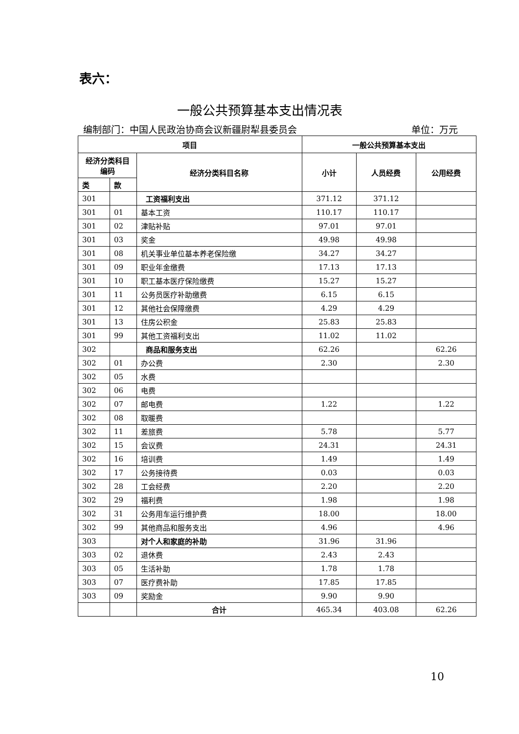表六：
一般公共预算基本支出情况表
编制部门：中国人民政治协商会议新疆尉犁县委员会 单位：万元
| 项目 | | | 一般公共预算基本支出 | | |
| --- | --- | --- | --- | --- | --- |
| 经济分类科目编码 | | 经济分类科目名称 | 小计 | 人员经费 | 公用经费 |
| 类 | 款 | | | | |
| 301 | | 工资福利支出 | 371.12 | 371.12 | |
| 301 | 01 | 基本工资 | 110.17 | 110.17 | |
| 301 | 02 | 津贴补贴 | 97.01 | 97.01 | |
| 301 | 03 | 奖金 | 49.98 | 49.98 | |
| 301 | 08 | 机关事业单位基本养老保险缴 | 34.27 | 34.27 | |
| 301 | 09 | 职业年金缴费 | 17.13 | 17.13 | |
| 301 | 10 | 职工基本医疗保险缴费 | 15.27 | 15.27 | |
| 301 | 11 | 公务员医疗补助缴费 | 6.15 | 6.15 | |
| 301 | 12 | 其他社会保障缴费 | 4.29 | 4.29 | |
| 301 | 13 | 住房公积金 | 25.83 | 25.83 | |
| 301 | 99 | 其他工资福利支出 | 11.02 | 11.02 | |
| 302 | | 商品和服务支出 | 62.26 | | 62.26 |
| 302 | 01 | 办公费 | 2.30 | | 2.30 |
| 302 | 05 | 水费 | | | |
| 302 | 06 | 电费 | | | |
| 302 | 07 | 邮电费 | 1.22 | | 1.22 |
| 302 | 08 | 取暖费 | | | |
| 302 | 11 | 差旅费 | 5.78 | | 5.77 |
| 302 | 15 | 会议费 | 24.31 | | 24.31 |
| 302 | 16 | 培训费 | 1.49 | | 1.49 |
| 302 | 17 | 公务接待费 | 0.03 | | 0.03 |
| 302 | 28 | 工会经费 | 2.20 | | 2.20 |
| 302 | 29 | 福利费 | 1.98 | | 1.98 |
| 302 | 31 | 公务用车运行维护费 | 18.00 | | 18.00 |
| 302 | 99 | 其他商品和服务支出 | 4.96 | | 4.96 |
| 303 | | 对个人和家庭的补助 | 31.96 | 31.96 | |
| 303 | 02 | 退休费 | 2.43 | 2.43 | |
| 303 | 05 | 生活补助 | 1.78 | 1.78 | |
| 303 | 07 | 医疗费补助 | 17.85 | 17.85 | |
| 303 | 09 | 奖励金 | 9.90 | 9.90 | |
| | | 合计 | 465.34 | 403.08 | 62.26 |
10